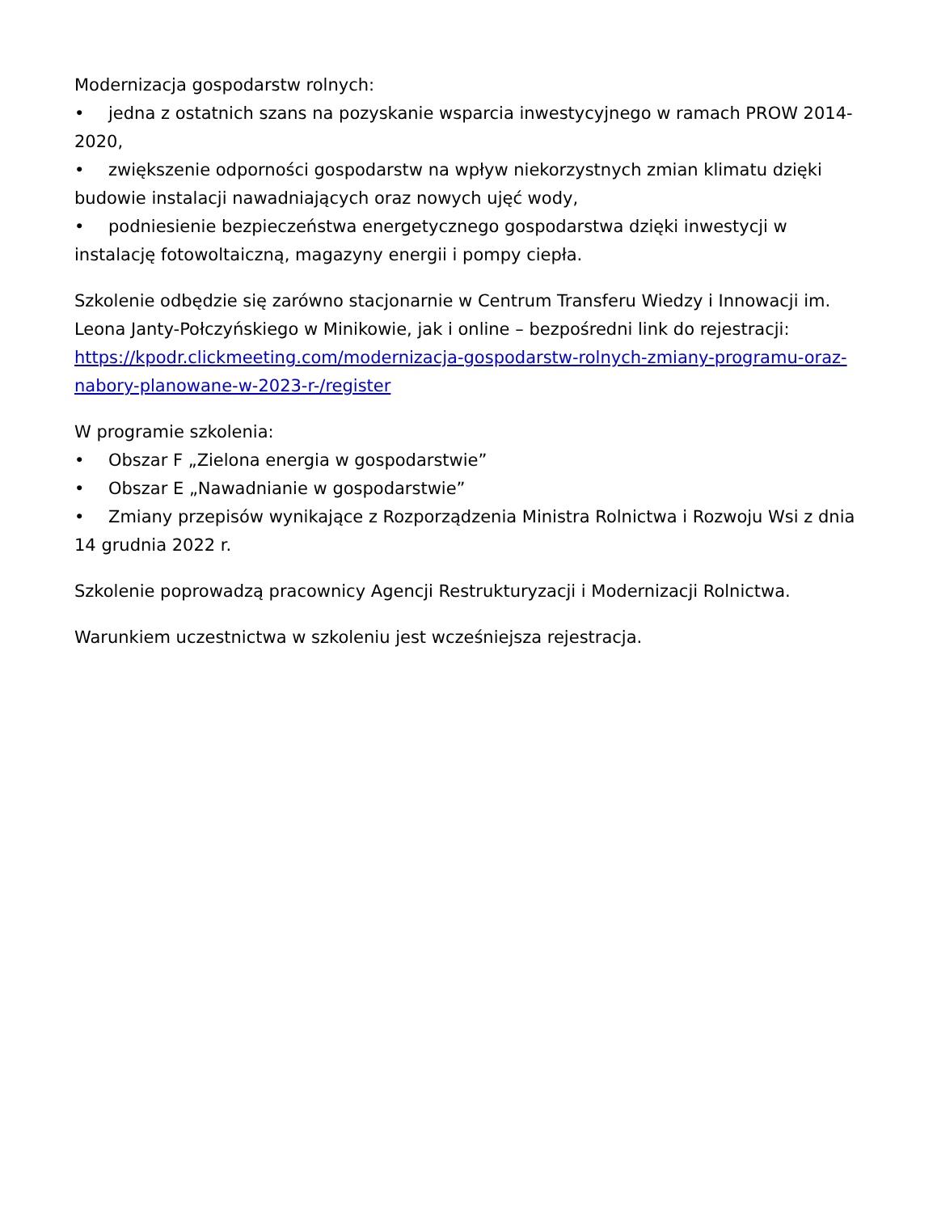Modernizacja gospodarstw rolnych:
• jedna z ostatnich szans na pozyskanie wsparcia inwestycyjnego w ramach PROW 2014-2020,
• zwiększenie odporności gospodarstw na wpływ niekorzystnych zmian klimatu dzięki budowie instalacji nawadniających oraz nowych ujęć wody,
• podniesienie bezpieczeństwa energetycznego gospodarstwa dzięki inwestycji w instalację fotowoltaiczną, magazyny energii i pompy ciepła.
Szkolenie odbędzie się zarówno stacjonarnie w Centrum Transferu Wiedzy i Innowacji im. Leona Janty-Połczyńskiego w Minikowie, jak i online – bezpośredni link do rejestracji: https://kpodr.clickmeeting.com/modernizacja-gospodarstw-rolnych-zmiany-programu-oraz-nabory-planowane-w-2023-r-/register
W programie szkolenia:
• Obszar F „Zielona energia w gospodarstwie”
• Obszar E „Nawadnianie w gospodarstwie”
• Zmiany przepisów wynikające z Rozporządzenia Ministra Rolnictwa i Rozwoju Wsi z dnia 14 grudnia 2022 r.
Szkolenie poprowadzą pracownicy Agencji Restrukturyzacji i Modernizacji Rolnictwa.
Warunkiem uczestnictwa w szkoleniu jest wcześniejsza rejestracja.